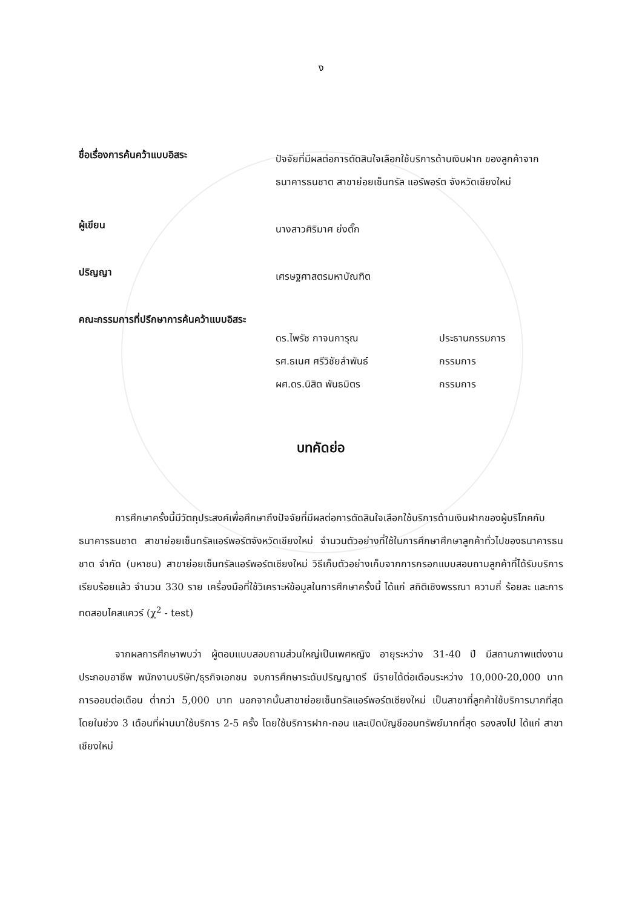ง
ชื่อเรื่องการค้นคว้าแบบอิสระ
ปัจจัยที่มีผลต่อการตัดสินใจเลือกใช้บริการด้านเงินฝาก ของลูกค้าจากธนาคารธนชาต สาขาย่อยเซ็นทรัล แอร์พอร์ต จังหวัดเชียงใหม่
ผู้เขียน
นางสาวศิริมาศ ย่งตั๊ก
ปริญญา
เศรษฐศาสตรมหาบัณฑิต
คณะกรรมการที่ปรึกษาการค้นคว้าแบบอิสระ
ดร.ไพรัช กาจนการุณ ประธานกรรมการ
รศ.ธเนศ ศรีวิชัยลำพันธ์ กรรมการ
ผศ.ดร.นิสิต พันธมิตร กรรมการ
บทคัดย่อ
การศึกษาครั้งนี้มีวัตถุประสงค์เพื่อศึกษาถึงปัจจัยที่มีผลต่อการตัดสินใจเลือกใช้บริการด้านเงินฝากของผู้บริโภคกับธนาคารธนชาต สาขาย่อยเซ็นทรัลแอร์พอร์ตจังหวัดเชียงใหม่ จำนวนตัวอย่างที่ใช้ในการศึกษาศึกษาลูกค้าทั่วไปของธนาคารธนชาต จำกัด (มหาชน) สาขาย่อยเซ็นทรัลแอร์พอร์ตเชียงใหม่ วิธีเก็บตัวอย่างเก็บจากการกรอกแบบสอบถามลูกค้าที่ได้รับบริการเรียบร้อยแล้ว จำนวน 330 ราย เครื่องมือที่ใช้วิเคราะห์ข้อมูลในการศึกษาครั้งนี้ ได้แก่ สถิติเชิงพรรณา ความถี่ ร้อยละ และการทดสอบไคสแควร์ (χ<sup>2</sup> - test)
จากผลการศึกษาพบว่า ผู้ตอบแบบสอบถามส่วนใหญ่เป็นเพศหญิง อายุระหว่าง 31-40 ปี มีสถานภาพแต่งงาน ประกอบอาชีพ พนักงานบริษัท/ธุรกิจเอกชน จบการศึกษาระดับปริญญาตรี มีรายได้ต่อเดือนระหว่าง 10,000-20,000 บาท การออมต่อเดือน ต่ำกว่า 5,000 บาท นอกจากนั้นสาขาย่อยเซ็นทรัลแอร์พอร์ตเชียงใหม่ เป็นสาขาที่ลูกค้าใช้บริการมากที่สุด โดยในช่วง 3 เดือนที่ผ่านมาใช้บริการ 2-5 ครั้ง โดยใช้บริการฝาก-ถอน และเปิดบัญชีออมทรัพย์มากที่สุด รองลงไป ได้แก่ สาขาเชียงใหม่